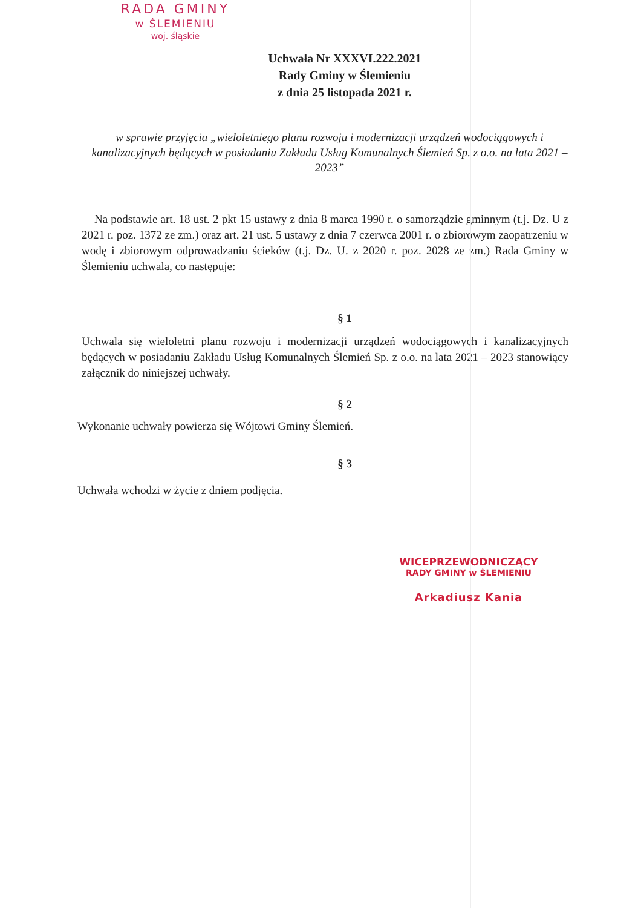RADA GMINY
w ŚLEMIENIU
woj. śląskie
Uchwała Nr XXXVI.222.2021
Rady Gminy w Ślemieniu
z dnia 25 listopada 2021 r.
w sprawie przyjęcia „wieloletniego planu rozwoju i modernizacji urządzeń wodociągowych i kanalizacyjnych będących w posiadaniu Zakładu Usług Komunalnych Ślemień Sp. z o.o. na lata 2021 – 2023”
Na podstawie art. 18 ust. 2 pkt 15 ustawy z dnia 8 marca 1990 r. o samorządzie gminnym (t.j. Dz. U z 2021 r. poz. 1372 ze zm.) oraz art. 21 ust. 5 ustawy z dnia 7 czerwca 2001 r. o zbiorowym zaopatrzeniu w wodę i zbiorowym odprowadzaniu ścieków (t.j. Dz. U. z 2020 r. poz. 2028 ze zm.) Rada Gminy w Ślemieniu uchwala, co następuje:
§ 1
Uchwala się wieloletni planu rozwoju i modernizacji urządzeń wodociągowych i kanalizacyjnych będących w posiadaniu Zakładu Usług Komunalnych Ślemień Sp. z o.o. na lata 2021 – 2023 stanowiący załącznik do niniejszej uchwały.
§ 2
Wykonanie uchwały powierza się Wójtowi Gminy Ślemień.
§ 3
Uchwała wchodzi w życie z dniem podjęcia.
WICEPRZEWODNICZĄCY
RADY GMINY w ŚLEMIENIU
Arkadiusz Kania